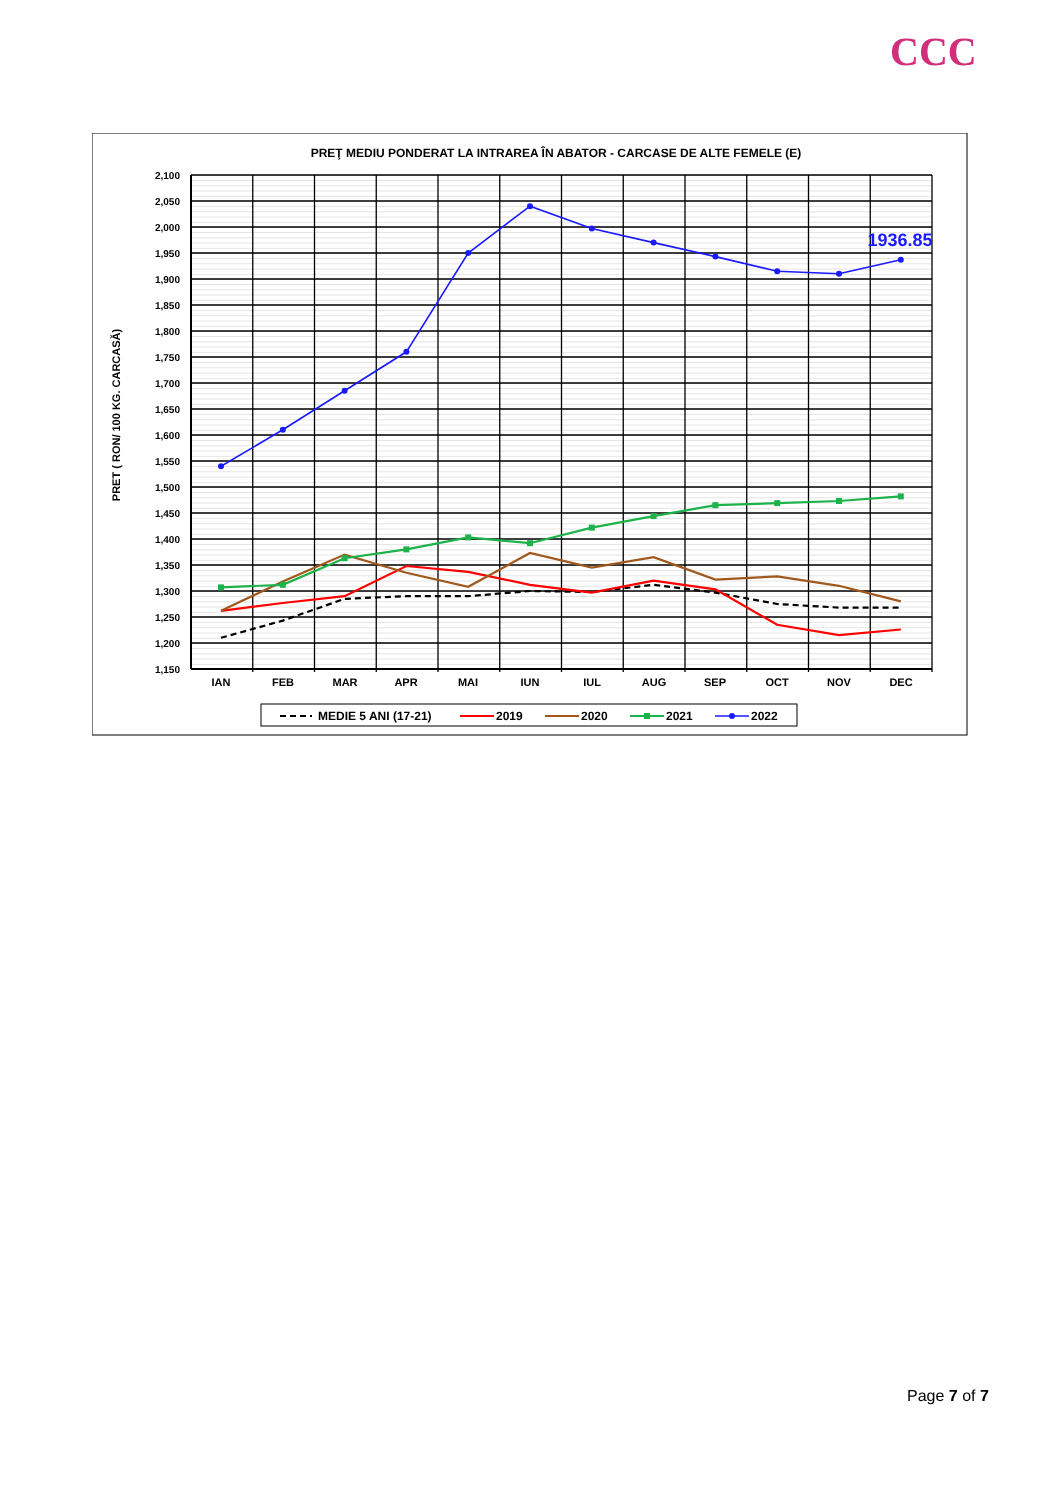CCC
PREŢ MEDIU PONDERAT LA INTRAREA ÎN ABATOR - CARCASE DE ALTE FEMELE (E)
2,100
2,050
2,000
1,950
1,900
1,850
1,800
1,750
1,700
1,650
1,600
1,550
1,500
1,450
1,400
1,350
1,300
1,250
1,200
1,150
PRET ( RON/ 100 KG. CARCASĂ)
IAN
FEB
MAR
APR
MAI
IUN
IUL
AUG
SEP
OCT
NOV
DEC
1936.85
MEDIE 5 ANI (17-21)
2019
2020
2021
2022
Page 7 of 7